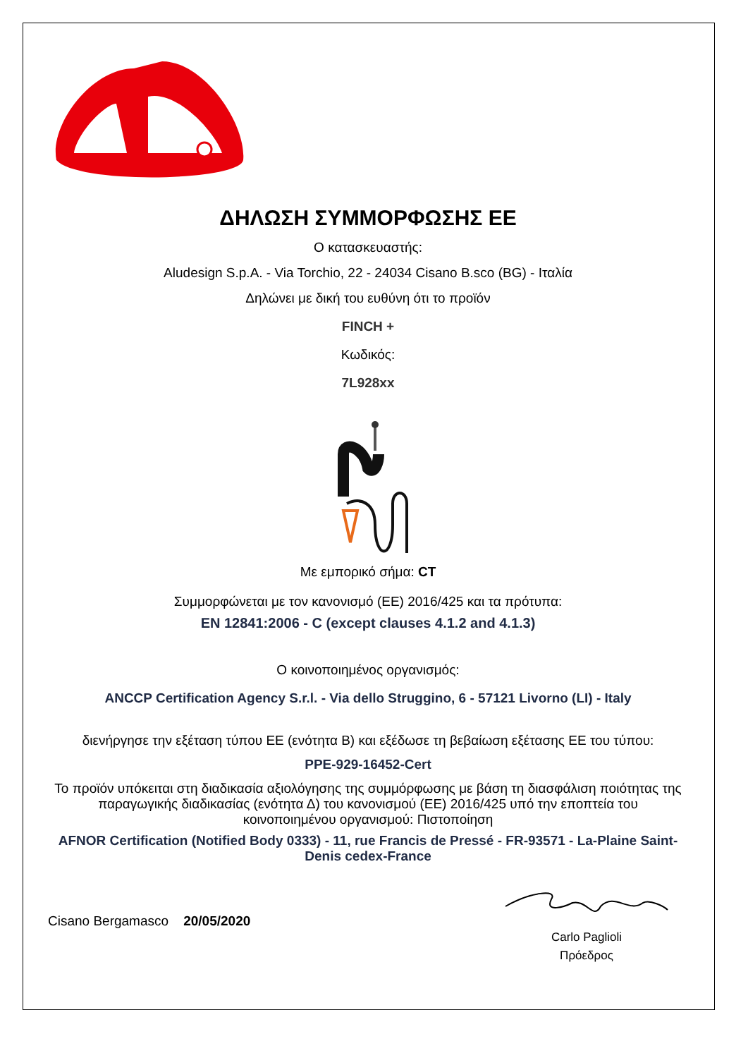ΔΗΛΩΣΗ ΣΥΜΜΟΡΦΩΣΗΣ ΕΕ
Ο κατασκευαστής:
Aludesign S.p.A. - Via Torchio, 22 - 24034 Cisano B.sco (BG) - Ιταλία
Δηλώνει με δική του ευθύνη ότι το προϊόν
FINCH +
Κωδικός:
7L928xx
Με εμπορικό σήμα: CT
Συμμορφώνεται με τον κανονισμό (ΕΕ) 2016/425 και τα πρότυπα:
EN 12841:2006 - C (except clauses 4.1.2 and 4.1.3)
Ο κοινοποιημένος οργανισμός:
ANCCP Certification Agency S.r.l. - Via dello Struggino, 6 - 57121 Livorno (LI) - Italy
διενήργησε την εξέταση τύπου ΕΕ (ενότητα Β) και εξέδωσε τη βεβαίωση εξέτασης ΕΕ του τύπου:
PPE-929-16452-Cert
Το προϊόν υπόκειται στη διαδικασία αξιολόγησης της συμμόρφωσης με βάση τη διασφάλιση ποιότητας της παραγωγικής διαδικασίας (ενότητα Δ) του κανονισμού (ΕΕ) 2016/425 υπό την εποπτεία του κοινοποιημένου οργανισμού: Πιστοποίηση
AFNOR Certification (Notified Body 0333) - 11, rue Francis de Pressé - FR-93571 - La-Plaine Saint-Denis cedex-France
Cisano Bergamasco 20/05/2020
Carlo Paglioli
Πρόεδρος